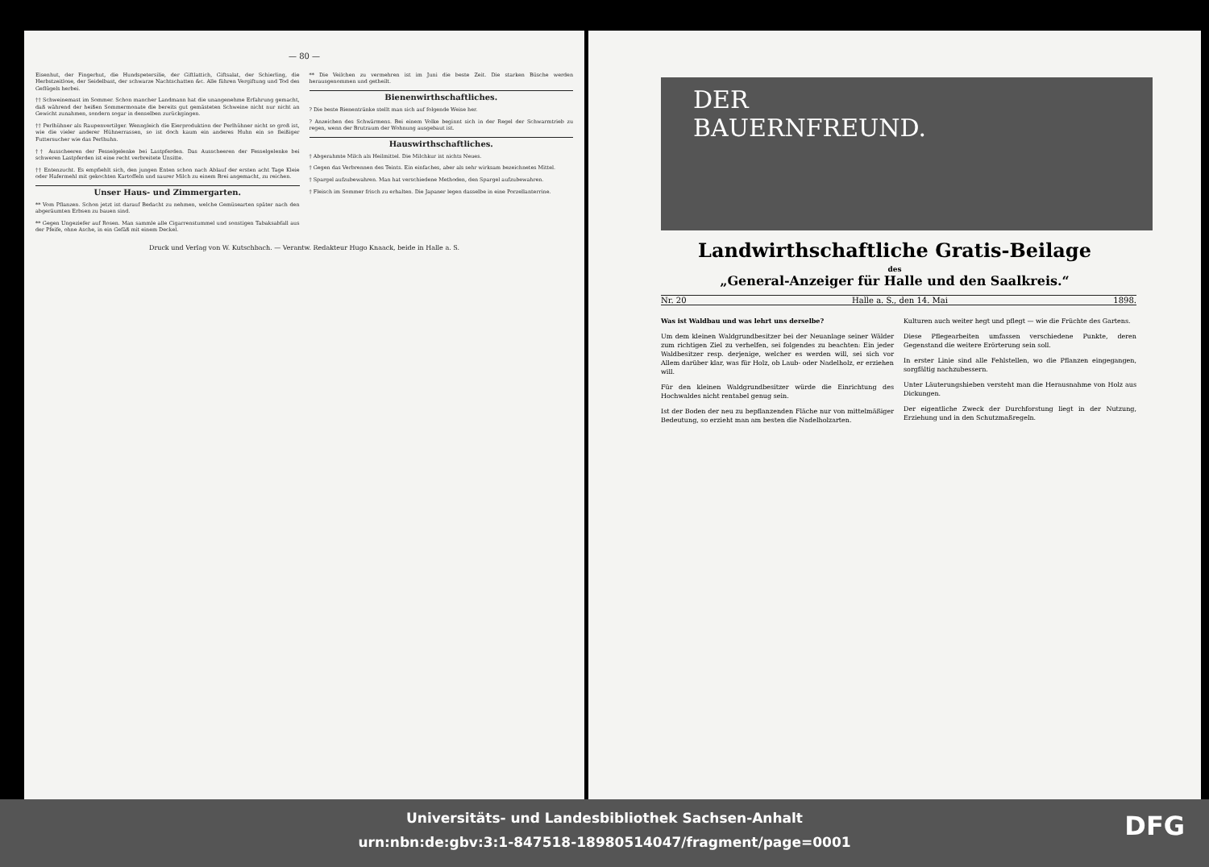— 80 —
Eisenhut, der Fingerhut, die Hundspetersilie, der Giftlattich, Giftsalat, der Schierling, die Herbstzeitlose, der Seidelbast, der schwarze Nachtschatten &c. Alle führen Vergiftung und Tod des Geflügels herbei.
†† Schweinemast im Sommer. Schon mancher Landmann hat die unangenehme Erfahrung gemacht, daß während der heißen Sommermonate die bereits gut gemästeten Schweine nicht nur nicht an Gewicht zunahmen, sondern sogar in denselben zurückgingen.
†† Perlhühner als Raupenvertilger. Wenngleich die Eierproduktion der Perlhühner nicht so groß ist, wie die vieler anderer Hühnerrassen, so ist doch kaum ein anderes Huhn ein so fleißiger Futtersucher wie das Perlhuhn.
†† Ausscheeren der Fesselgelenke bei Lastpferden. Das Ausscheeren der Fesselgelenke bei schweren Lastpferden ist eine recht verbreitete Unsitte.
†† Entenzucht. Es empfiehlt sich, den jungen Enten schon nach Ablauf der ersten acht Tage Kleie oder Hafermehl mit gekochten Kartoffeln und saurer Milch zu einem Brei angemacht, zu reichen.
Unser Haus- und Zimmergarten.
** Vom Pflanzen. Schon jetzt ist darauf Bedacht zu nehmen, welche Gemüsearten später nach den abgeräumten Erbsen zu bauen sind.
** Gegen Ungeziefer auf Rosen. Man sammle alle Cigarrenstummel und sonstigen Tabaksabfall aus der Pfeife, ohne Asche, in ein Gefäß mit einem Deckel.
** Die Veilchen zu vermehren ist im Juni die beste Zeit. Die starken Büsche werden herausgenommen und getheilt.
Bienenwirthschaftliches.
? Die beste Bienentränke stellt man sich auf folgende Weise her.
? Anzeichen des Schwärmens. Bei einem Volke beginnt sich in der Regel der Schwarmtrieb zu regen, wenn der Brutraum der Wohnung ausgebaut ist.
Hauswirthschaftliches.
† Abgerahmte Milch als Heilmittel. Die Milchkur ist nichts Neues.
† Gegen das Verbrennen des Teints. Ein einfaches, aber als sehr wirksam bezeichnetes Mittel.
† Spargel aufzubewahren. Man hat verschiedene Methoden, den Spargel aufzubewahren.
† Fleisch im Sommer frisch zu erhalten. Die Japaner legen dasselbe in eine Porzellanterrine.
Druck und Verlag von W. Kutschbach. — Verantw. Redakteur Hugo Knaack, beide in Halle a. S.
DER
BAUERNFREUND.
Landwirthschaftliche Gratis-Beilage
des
„General-Anzeiger für Halle und den Saalkreis.“
Nr. 20 Halle a. S., den 14. Mai 1898.
Was ist Waldbau und was lehrt uns derselbe?
Um dem kleinen Waldgrundbesitzer bei der Neuanlage seiner Wälder zum richtigen Ziel zu verhelfen, sei folgendes zu beachten: Ein jeder Waldbesitzer resp. derjenige, welcher es werden will, sei sich vor Allem darüber klar, was für Holz, ob Laub- oder Nadelholz, er erziehen will.
Für den kleinen Waldgrundbesitzer würde die Einrichtung des Hochwaldes nicht rentabel genug sein.
Ist der Boden der neu zu bepflanzenden Fläche nur von mittelmäßiger Bedeutung, so erzieht man am besten die Nadelholzarten.
Kulturen auch weiter hegt und pflegt — wie die Früchte des Gartens.
Diese Pflegearbeiten umfassen verschiedene Punkte, deren Gegenstand die weitere Erörterung sein soll.
In erster Linie sind alle Fehlstellen, wo die Pflanzen eingegangen, sorgfältig nachzubessern.
Unter Läuterungshieben versteht man die Herausnahme von Holz aus Dickungen.
Der eigentliche Zweck der Durchforstung liegt in der Nutzung, Erziehung und in den Schutzmaßregeln.
Universitäts- und Landesbibliothek Sachsen-Anhalt
urn:nbn:de:gbv:3:1-847518-18980514047/fragment/page=0001
DFG